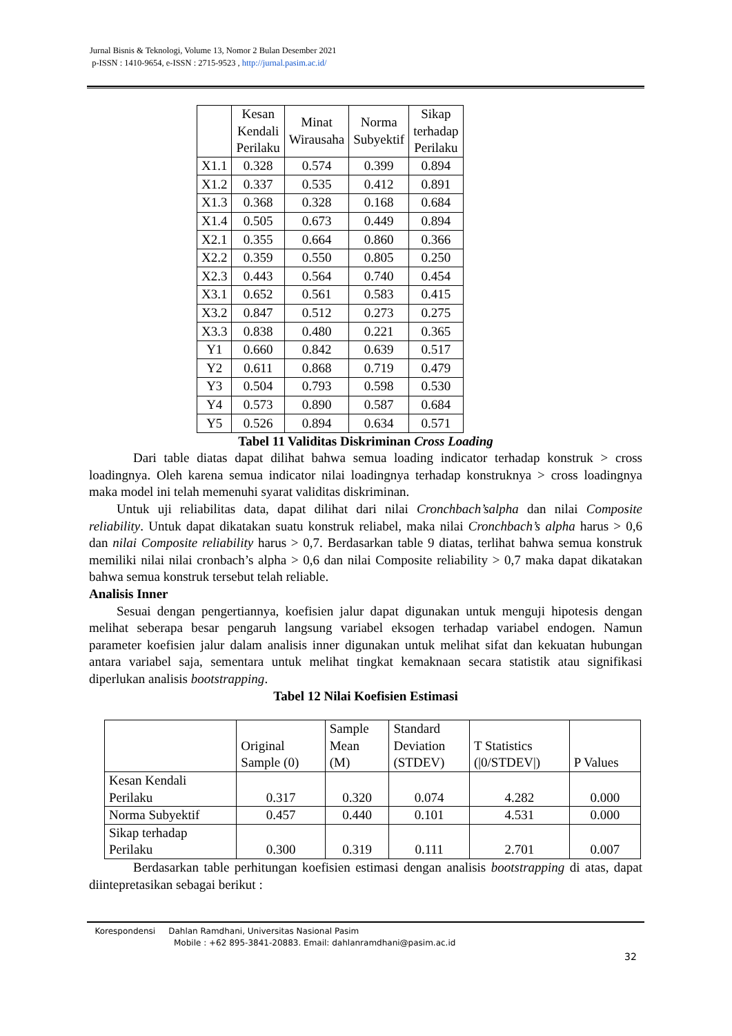Jurnal Bisnis & Teknologi, Volume 13, Nomor 2 Bulan Desember 2021
p-ISSN : 1410-9654, e-ISSN : 2715-9523 , http://jurnal.pasim.ac.id/
| | Kesan Kendali Perilaku | Minat Wirausaha | Norma Subyektif | Sikap terhadap Perilaku |
| --- | --- | --- | --- | --- |
| X1.1 | 0.328 | 0.574 | 0.399 | 0.894 |
| X1.2 | 0.337 | 0.535 | 0.412 | 0.891 |
| X1.3 | 0.368 | 0.328 | 0.168 | 0.684 |
| X1.4 | 0.505 | 0.673 | 0.449 | 0.894 |
| X2.1 | 0.355 | 0.664 | 0.860 | 0.366 |
| X2.2 | 0.359 | 0.550 | 0.805 | 0.250 |
| X2.3 | 0.443 | 0.564 | 0.740 | 0.454 |
| X3.1 | 0.652 | 0.561 | 0.583 | 0.415 |
| X3.2 | 0.847 | 0.512 | 0.273 | 0.275 |
| X3.3 | 0.838 | 0.480 | 0.221 | 0.365 |
| Y1 | 0.660 | 0.842 | 0.639 | 0.517 |
| Y2 | 0.611 | 0.868 | 0.719 | 0.479 |
| Y3 | 0.504 | 0.793 | 0.598 | 0.530 |
| Y4 | 0.573 | 0.890 | 0.587 | 0.684 |
| Y5 | 0.526 | 0.894 | 0.634 | 0.571 |
Tabel 11 Validitas Diskriminan Cross Loading
Dari table diatas dapat dilihat bahwa semua loading indicator terhadap konstruk > cross loadingnya. Oleh karena semua indicator nilai loadingnya terhadap konstruknya > cross loadingnya maka model ini telah memenuhi syarat validitas diskriminan.
Untuk uji reliabilitas data, dapat dilihat dari nilai Cronchbach’salpha dan nilai Composite reliability. Untuk dapat dikatakan suatu konstruk reliabel, maka nilai Cronchbach’s alpha harus > 0,6 dan nilai Composite reliability harus > 0,7. Berdasarkan table 9 diatas, terlihat bahwa semua konstruk memiliki nilai nilai cronbach’s alpha > 0,6 dan nilai Composite reliability > 0,7 maka dapat dikatakan bahwa semua konstruk tersebut telah reliable.
Analisis Inner
Sesuai dengan pengertiannya, koefisien jalur dapat digunakan untuk menguji hipotesis dengan melihat seberapa besar pengaruh langsung variabel eksogen terhadap variabel endogen. Namun parameter koefisien jalur dalam analisis inner digunakan untuk melihat sifat dan kekuatan hubungan antara variabel saja, sementara untuk melihat tingkat kemaknaan secara statistik atau signifikasi diperlukan analisis bootstrapping.
Tabel 12 Nilai Koefisien Estimasi
| | Original Sample (0) | Sample Mean (M) | Standard Deviation (STDEV) | T Statistics (/0/STDEV/) | P Values |
| --- | --- | --- | --- | --- | --- |
| Kesan Kendali Perilaku | 0.317 | 0.320 | 0.074 | 4.282 | 0.000 |
| Norma Subyektif | 0.457 | 0.440 | 0.101 | 4.531 | 0.000 |
| Sikap terhadap Perilaku | 0.300 | 0.319 | 0.111 | 2.701 | 0.007 |
Berdasarkan table perhitungan koefisien estimasi dengan analisis bootstrapping di atas, dapat diintepretasikan sebagai berikut :
Korespondensi Dahlan Ramdhani, Universitas Nasional Pasim
Mobile : +62 895-3841-20883. Email: dahlanramdhani@pasim.ac.id
32